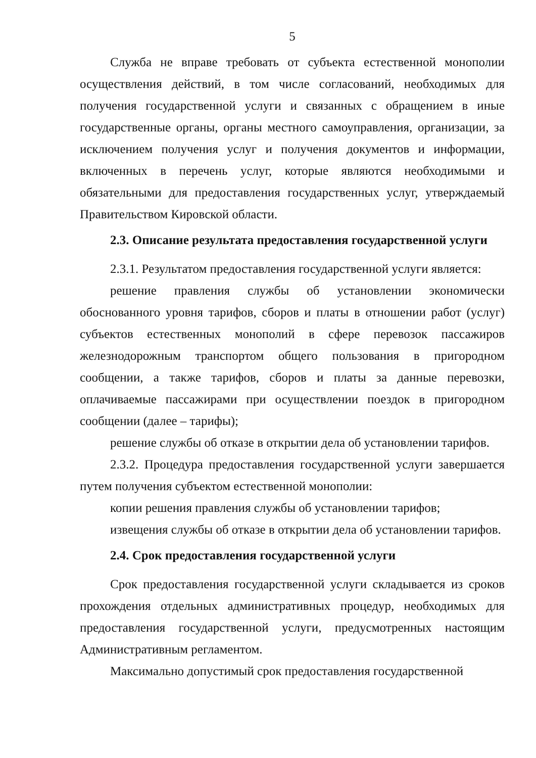5
Служба не вправе требовать от субъекта естественной монополии осуществления действий, в том числе согласований, необходимых для получения государственной услуги и связанных с обращением в иные государственные органы, органы местного самоуправления, организации, за исключением получения услуг и получения документов и информации, включенных в перечень услуг, которые являются необходимыми и обязательными для предоставления государственных услуг, утверждаемый Правительством Кировской области.
2.3. Описание результата предоставления государственной услуги
2.3.1. Результатом предоставления государственной услуги является:
решение правления службы об установлении экономически обоснованного уровня тарифов, сборов и платы в отношении работ (услуг) субъектов естественных монополий в сфере перевозок пассажиров железнодорожным транспортом общего пользования в пригородном сообщении, а также тарифов, сборов и платы за данные перевозки, оплачиваемые пассажирами при осуществлении поездок в пригородном сообщении (далее – тарифы);
решение службы об отказе в открытии дела об установлении тарифов.
2.3.2. Процедура предоставления государственной услуги завершается путем получения субъектом естественной монополии:
копии решения правления службы об установлении тарифов;
извещения службы об отказе в открытии дела об установлении тарифов.
2.4. Срок предоставления государственной услуги
Срок предоставления государственной услуги складывается из сроков прохождения отдельных административных процедур, необходимых для предоставления государственной услуги, предусмотренных настоящим Административным регламентом.
Максимально допустимый срок предоставления государственной